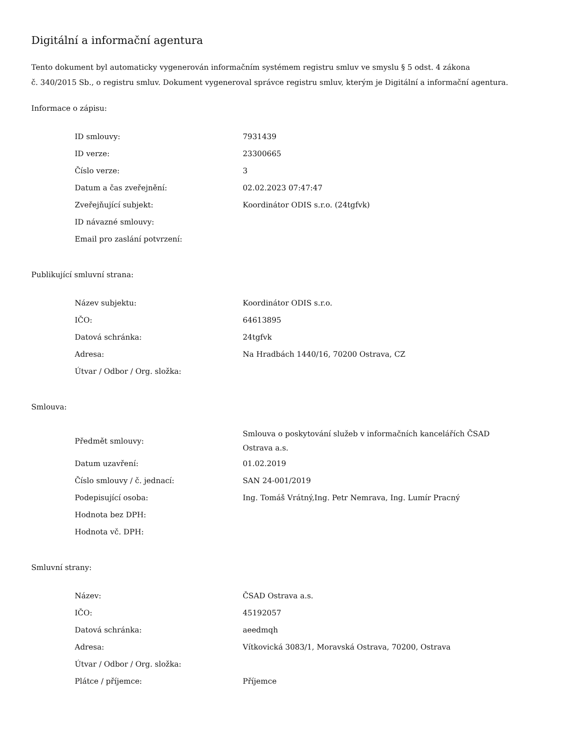Digitální a informační agentura
Tento dokument byl automaticky vygenerován informačním systémem registru smluv ve smyslu § 5 odst. 4 zákona
č. 340/2015 Sb., o registru smluv. Dokument vygeneroval správce registru smluv, kterým je Digitální a informační agentura.
Informace o zápisu:
| ID smlouvy: | 7931439 |
| ID verze: | 23300665 |
| Číslo verze: | 3 |
| Datum a čas zveřejnění: | 02.02.2023 07:47:47 |
| Zveřejňující subjekt: | Koordinátor ODIS s.r.o. (24tgfvk) |
| ID návazné smlouvy: | |
| Email pro zaslání potvrzení: | |
Publikující smluvní strana:
| Název subjektu: | Koordinátor ODIS s.r.o. |
| IČO: | 64613895 |
| Datová schránka: | 24tgfvk |
| Adresa: | Na Hradbách 1440/16, 70200 Ostrava, CZ |
| Útvar / Odbor / Org. složka: | |
Smlouva:
| Předmět smlouvy: | Smlouva o poskytování služeb v informačních kancelářích ČSAD Ostrava a.s. |
| Datum uzavření: | 01.02.2019 |
| Číslo smlouvy / č. jednací: | SAN 24-001/2019 |
| Podepisující osoba: | Ing. Tomáš Vrátný,Ing. Petr Nemrava, Ing. Lumír Pracný |
| Hodnota bez DPH: | |
| Hodnota vč. DPH: | |
Smluvní strany:
| Název: | ČSAD Ostrava a.s. |
| IČO: | 45192057 |
| Datová schránka: | aeedmqh |
| Adresa: | Vítkovická 3083/1, Moravská Ostrava, 70200, Ostrava |
| Útvar / Odbor / Org. složka: | |
| Plátce / příjemce: | Příjemce |